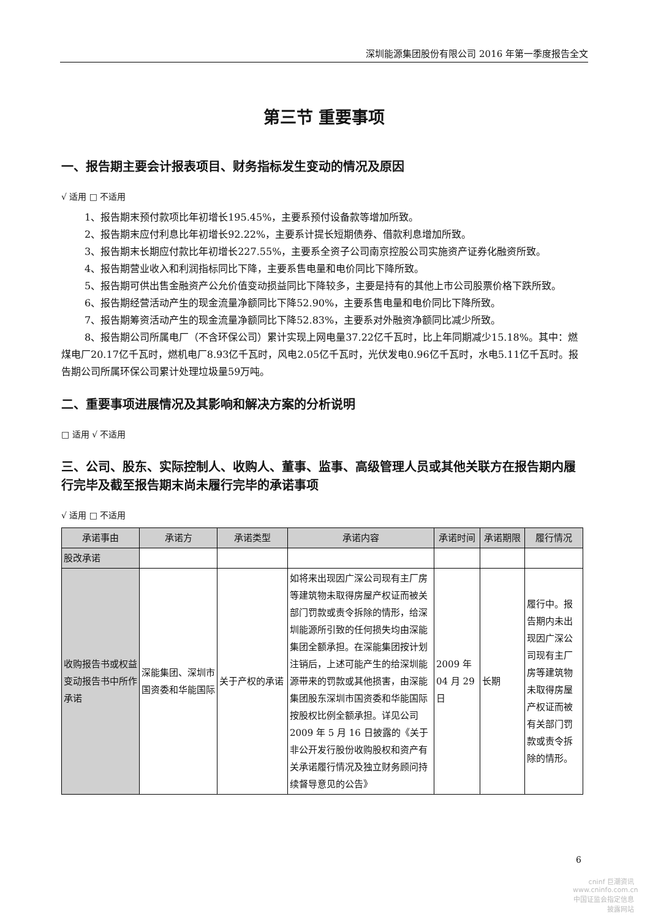深圳能源集团股份有限公司 2016 年第一季度报告全文
第三节 重要事项
一、报告期主要会计报表项目、财务指标发生变动的情况及原因
√ 适用 □ 不适用
1、报告期末预付款项比年初增长195.45%，主要系预付设备款等增加所致。
2、报告期末应付利息比年初增长92.22%，主要系计提长短期债券、借款利息增加所致。
3、报告期末长期应付款比年初增长227.55%，主要系全资子公司南京控股公司实施资产证券化融资所致。
4、报告期营业收入和利润指标同比下降，主要系售电量和电价同比下降所致。
5、报告期可供出售金融资产公允价值变动损益同比下降较多，主要是持有的其他上市公司股票价格下跌所致。
6、报告期经营活动产生的现金流量净额同比下降52.90%，主要系售电量和电价同比下降所致。
7、报告期筹资活动产生的现金流量净额同比下降52.83%，主要系对外融资净额同比减少所致。
8、报告期公司所属电厂（不含环保公司）累计实现上网电量37.22亿千瓦时，比上年同期减少15.18%。其中：燃煤电厂20.17亿千瓦时，燃机电厂8.93亿千瓦时，风电2.05亿千瓦时，光伏发电0.96亿千瓦时，水电5.11亿千瓦时。报告期公司所属环保公司累计处理垃圾量59万吨。
二、重要事项进展情况及其影响和解决方案的分析说明
□ 适用 √ 不适用
三、公司、股东、实际控制人、收购人、董事、监事、高级管理人员或其他关联方在报告期内履行完毕及截至报告期末尚未履行完毕的承诺事项
√ 适用 □ 不适用
| 承诺事由 | 承诺方 | 承诺类型 | 承诺内容 | 承诺时间 | 承诺期限 | 履行情况 |
| --- | --- | --- | --- | --- | --- | --- |
| 股改承诺 | | | | | | |
| 收购报告书或权益变动报告书中所作承诺 | 深能集团、深圳市国资委和华能国际 | 关于产权的承诺 | 如将来出现因广深公司现有主厂房等建筑物未取得房屋产权证而被关部门罚款或责令拆除的情形，给深圳能源所引致的任何损失均由深能集团全额承担。在深能集团按计划注销后，上述可能产生的给深圳能源带来的罚款或其他损害，由深能集团股东深圳市国资委和华能国际按股权比例全额承担。详见公司 2009 年 5 月 16 日披露的《关于非公开发行股份收购股权和资产有关承诺履行情况及独立财务顾问持续督导意见的公告》 | 2009 年 04 月 29 日 | 长期 | 履行中。报告期内未出现因广深公司现有主厂房等建筑物未取得房屋产权证而被有关部门罚款或责令拆除的情形。 |
6
cninf 巨潮资讯
www.cninfo.com.cn
中国证监会指定信息披露网站